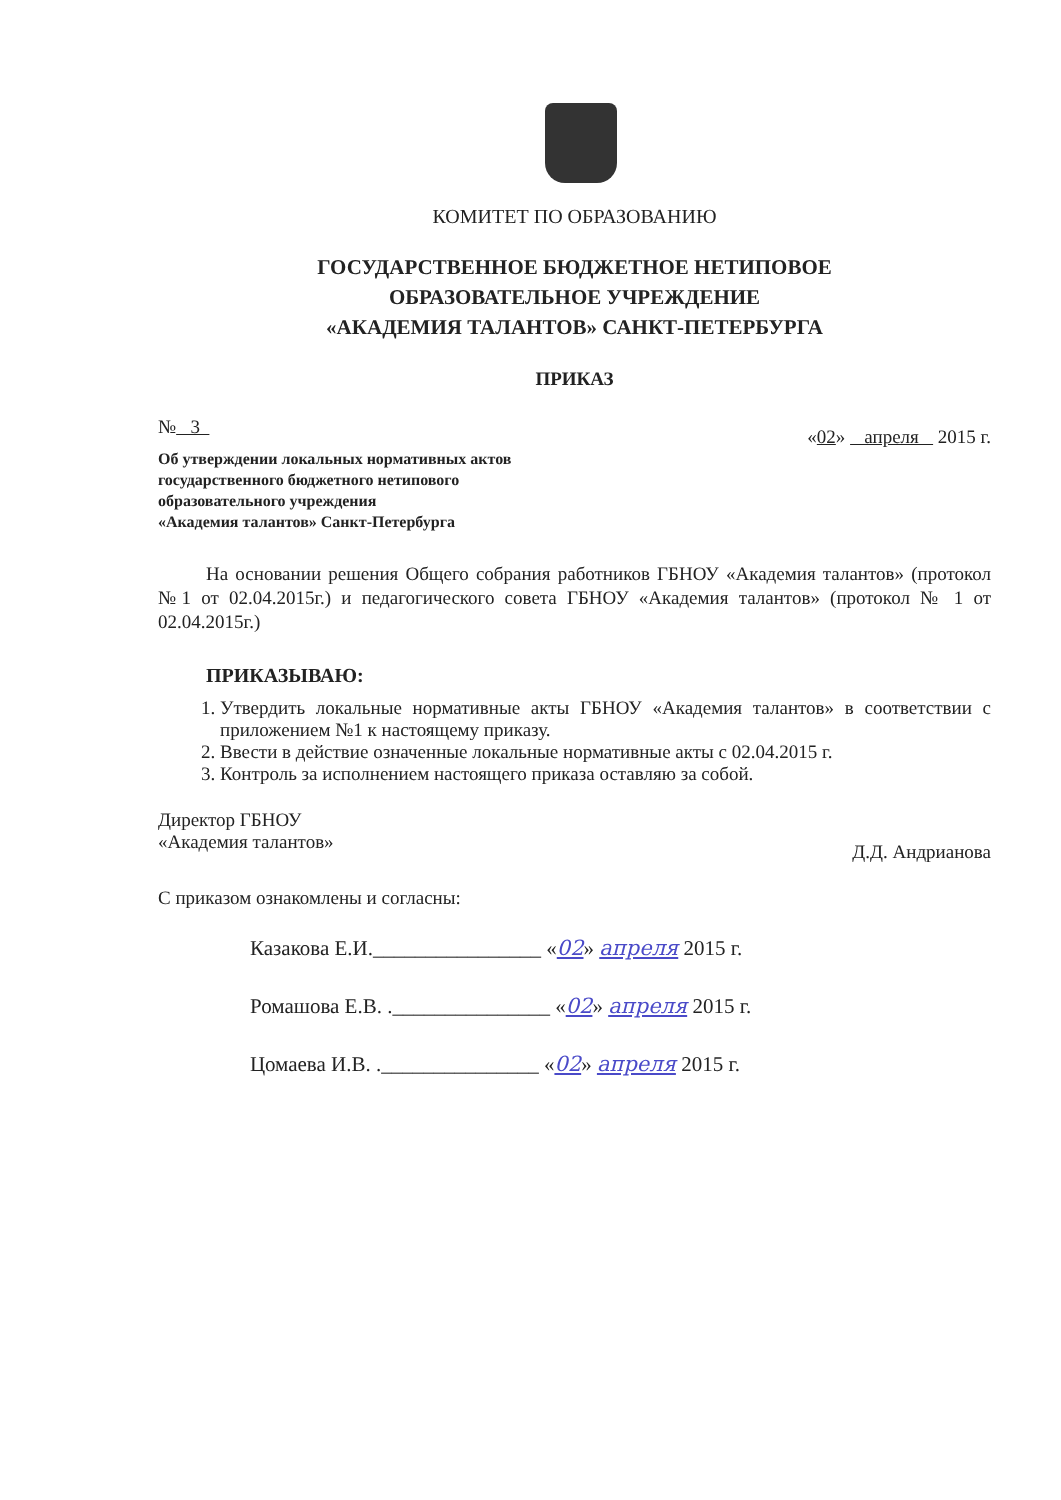КОМИТЕТ ПО ОБРАЗОВАНИЮ
ГОСУДАРСТВЕННОЕ БЮДЖЕТНОЕ НЕТИПОВОЕ
ОБРАЗОВАТЕЛЬНОЕ УЧРЕЖДЕНИЕ
«АКАДЕМИЯ ТАЛАНТОВ» САНКТ-ПЕТЕРБУРГА
ПРИКАЗ
№ 3
«02» апреля 2015 г.
Об утверждении локальных нормативных актов
государственного бюджетного нетипового
образовательного учреждения
«Академия талантов» Санкт-Петербурга
На основании решения Общего собрания работников ГБНОУ «Академия талантов» (протокол №1 от 02.04.2015г.) и педагогического совета ГБНОУ «Академия талантов» (протокол № 1 от 02.04.2015г.)
ПРИКАЗЫВАЮ:
1. Утвердить локальные нормативные акты ГБНОУ «Академия талантов» в соответствии с приложением №1 к настоящему приказу.
2. Ввести в действие означенные локальные нормативные акты с 02.04.2015 г.
3. Контроль за исполнением настоящего приказа оставляю за собой.
Директор ГБНОУ
«Академия талантов»
Д.Д. Андрианова
С приказом ознакомлены и согласны:
Казакова Е.И.________________ «02» апреля 2015 г.
Ромашова Е.В. ._______________ «02» апреля 2015 г.
Цомаева И.В. ._______________ «02» апреля 2015 г.